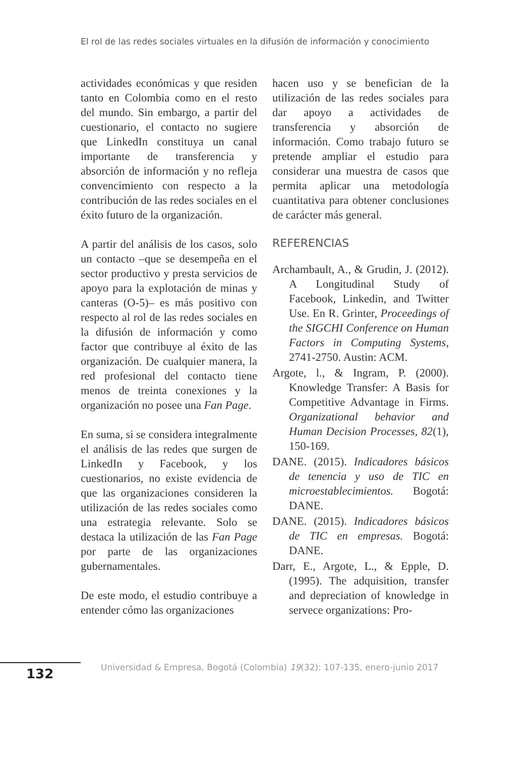El rol de las redes sociales virtuales en la difusión de información y conocimiento
actividades económicas y que residen tanto en Colombia como en el resto del mundo. Sin embargo, a partir del cuestionario, el contacto no sugiere que LinkedIn constituya un canal importante de transferencia y absorción de información y no refleja convencimiento con respecto a la contribución de las redes sociales en el éxito futuro de la organización.
A partir del análisis de los casos, solo un contacto –que se desempeña en el sector productivo y presta servicios de apoyo para la explotación de minas y canteras (O-5)– es más positivo con respecto al rol de las redes sociales en la difusión de información y como factor que contribuye al éxito de las organización. De cualquier manera, la red profesional del contacto tiene menos de treinta conexiones y la organización no posee una Fan Page.
En suma, si se considera integralmente el análisis de las redes que surgen de LinkedIn y Facebook, y los cuestionarios, no existe evidencia de que las organizaciones consideren la utilización de las redes sociales como una estrategia relevante. Solo se destaca la utilización de las Fan Page por parte de las organizaciones gubernamentales.
De este modo, el estudio contribuye a entender cómo las organizaciones
hacen uso y se benefician de la utilización de las redes sociales para dar apoyo a actividades de transferencia y absorción de información. Como trabajo futuro se pretende ampliar el estudio para considerar una muestra de casos que permita aplicar una metodología cuantitativa para obtener conclusiones de carácter más general.
REFERENCIAS
Archambault, A., & Grudin, J. (2012). A Longitudinal Study of Facebook, Linkedin, and Twitter Use. En R. Grinter, Proceedings of the SIGCHI Conference on Human Factors in Computing Systems, 2741-2750. Austin: ACM.
Argote, l., & Ingram, P. (2000). Knowledge Transfer: A Basis for Competitive Advantage in Firms. Organizational behavior and Human Decision Processes, 82(1), 150-169.
DANE. (2015). Indicadores básicos de tenencia y uso de TIC en microestablecimientos. Bogotá: DANE.
DANE. (2015). Indicadores básicos de TIC en empresas. Bogotá: DANE.
Darr, E., Argote, L., & Epple, D. (1995). The adquisition, transfer and depreciation of knowledge in servece organizations: Pro-
132
Universidad & Empresa, Bogotá (Colombia) 19(32): 107-135, enero-junio 2017